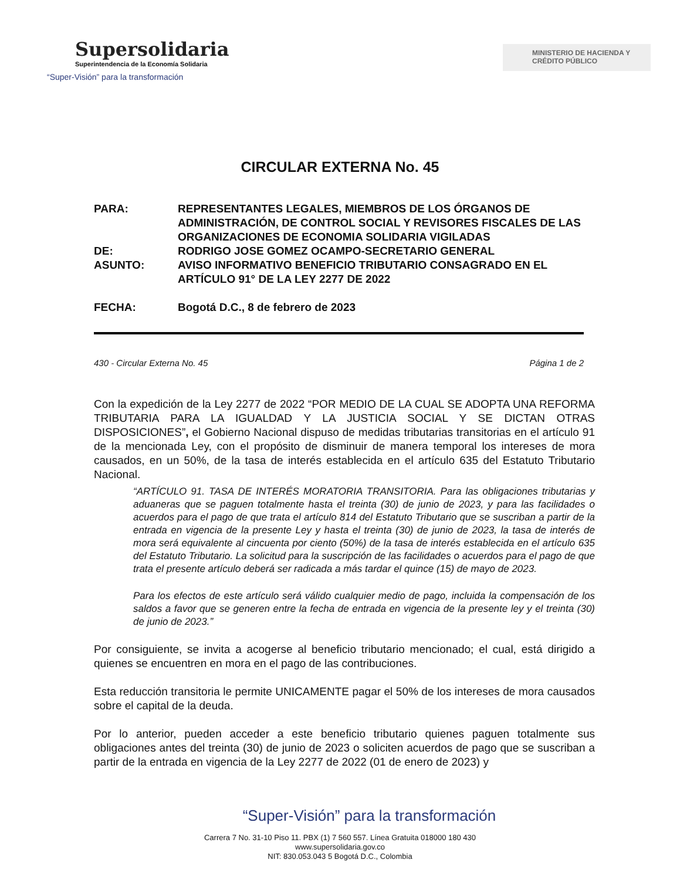Supersolidaria
Superintendencia de la Economía Solidaria
“Super-Visión” para la transformación
MINISTERIO DE HACIENDA Y CRÉDITO PÚBLICO
CIRCULAR EXTERNA No. 45
| PARA: | REPRESENTANTES LEGALES, MIEMBROS DE LOS ÓRGANOS DE ADMINISTRACIÓN, DE CONTROL SOCIAL Y REVISORES FISCALES DE LAS ORGANIZACIONES DE ECONOMIA SOLIDARIA VIGILADAS |
| DE: | RODRIGO JOSE GOMEZ OCAMPO-SECRETARIO GENERAL |
| ASUNTO: | AVISO INFORMATIVO BENEFICIO TRIBUTARIO CONSAGRADO EN EL ARTÍCULO 91° DE LA LEY 2277 DE 2022 |
| FECHA: | Bogotá D.C., 8 de febrero de 2023 |
430 - Circular Externa No. 45 Página 1 de 2
Con la expedición de la Ley 2277 de 2022 “POR MEDIO DE LA CUAL SE ADOPTA UNA REFORMA TRIBUTARIA PARA LA IGUALDAD Y LA JUSTICIA SOCIAL Y SE DICTAN OTRAS DISPOSICIONES”, el Gobierno Nacional dispuso de medidas tributarias transitorias en el artículo 91 de la mencionada Ley, con el propósito de disminuir de manera temporal los intereses de mora causados, en un 50%, de la tasa de interés establecida en el artículo 635 del Estatuto Tributario Nacional.
“ARTÍCULO 91. TASA DE INTERÉS MORATORIA TRANSITORIA. Para las obligaciones tributarias y aduaneras que se paguen totalmente hasta el treinta (30) de junio de 2023, y para las facilidades o acuerdos para el pago de que trata el artículo 814 del Estatuto Tributario que se suscriban a partir de la entrada en vigencia de la presente Ley y hasta el treinta (30) de junio de 2023, la tasa de interés de mora será equivalente al cincuenta por ciento (50%) de la tasa de interés establecida en el artículo 635 del Estatuto Tributario. La solicitud para la suscripción de las facilidades o acuerdos para el pago de que trata el presente artículo deberá ser radicada a más tardar el quince (15) de mayo de 2023.
Para los efectos de este artículo será válido cualquier medio de pago, incluida la compensación de los saldos a favor que se generen entre la fecha de entrada en vigencia de la presente ley y el treinta (30) de junio de 2023.”
Por consiguiente, se invita a acogerse al beneficio tributario mencionado; el cual, está dirigido a quienes se encuentren en mora en el pago de las contribuciones.
Esta reducción transitoria le permite UNICAMENTE pagar el 50% de los intereses de mora causados sobre el capital de la deuda.
Por lo anterior, pueden acceder a este beneficio tributario quienes paguen totalmente sus obligaciones antes del treinta (30) de junio de 2023 o soliciten acuerdos de pago que se suscriban a partir de la entrada en vigencia de la Ley 2277 de 2022 (01 de enero de 2023) y
“Super-Visión” para la transformación
Carrera 7 No. 31-10 Piso 11. PBX (1) 7 560 557. Línea Gratuita 018000 180 430
www.supersolidaria.gov.co
NIT: 830.053.043 5 Bogotá D.C., Colombia